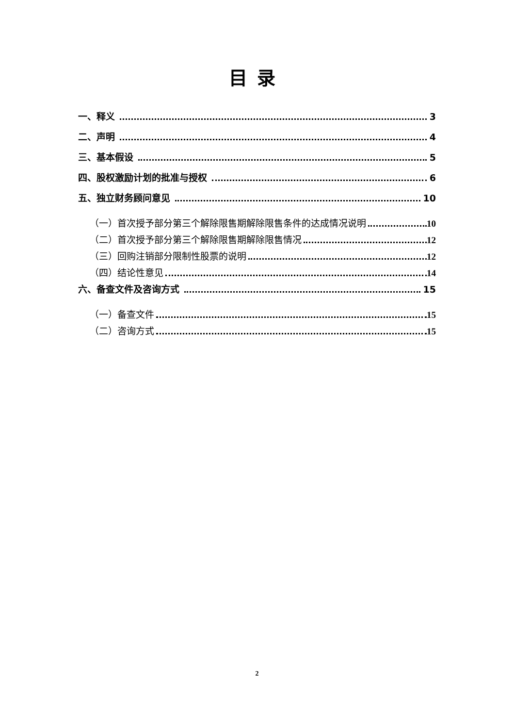目录
一、释义 3
二、声明 4
三、基本假设 5
四、股权激励计划的批准与授权 6
五、独立财务顾问意见 10
（一）首次授予部分第三个解除限售期解除限售条件的达成情况说明 10
（二）首次授予部分第三个解除限售期解除限售情况 12
（三）回购注销部分限制性股票的说明 12
（四）结论性意见 14
六、备查文件及咨询方式 15
（一）备查文件 15
（二）咨询方式 15
2